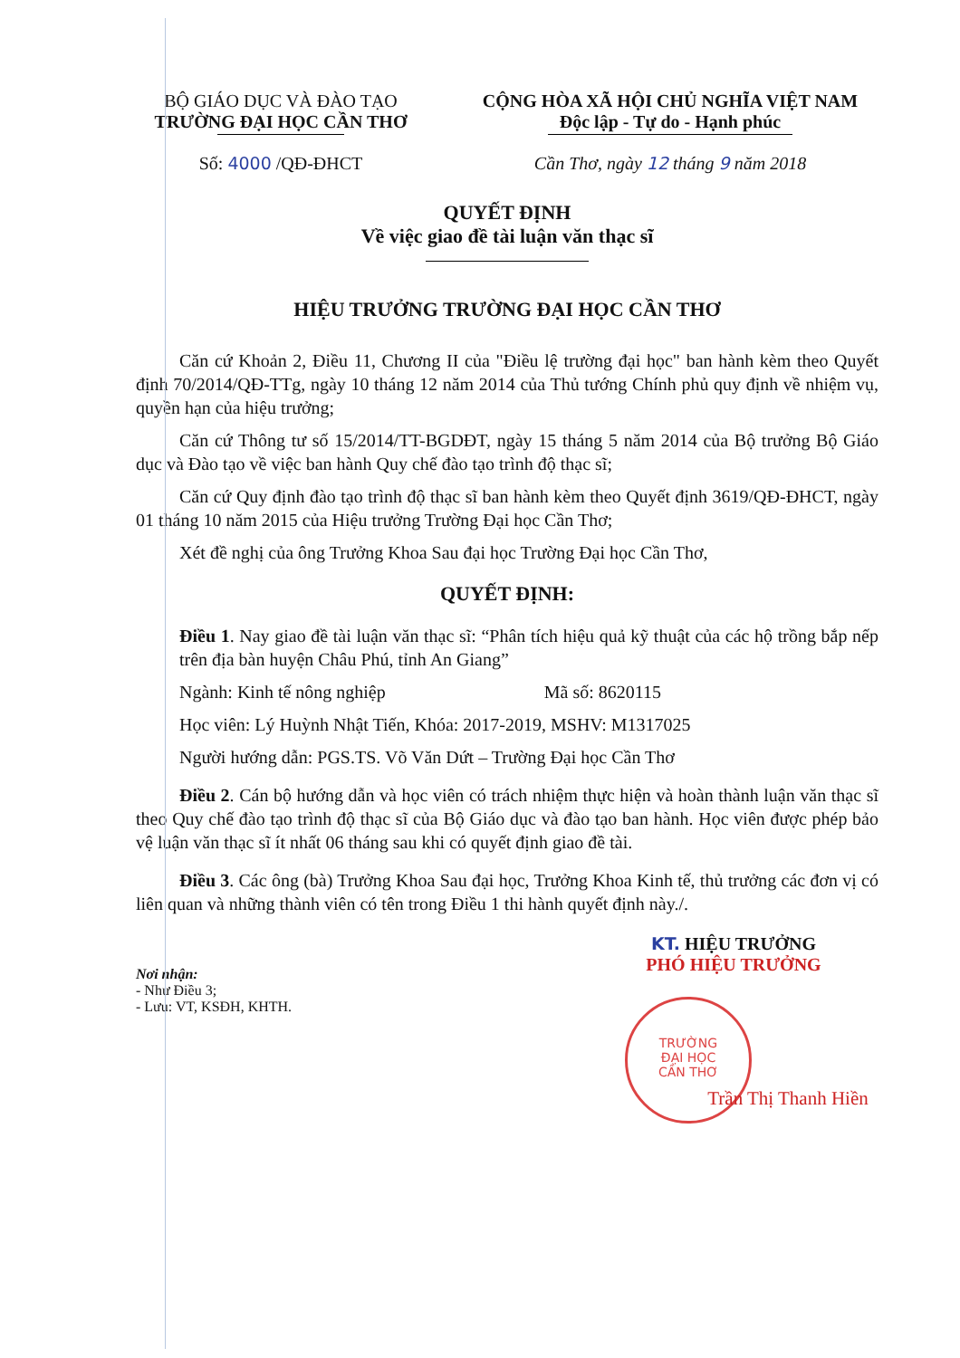BỘ GIÁO DỤC VÀ ĐÀO TẠO
TRƯỜNG ĐẠI HỌC CẦN THƠ
CỘNG HÒA XÃ HỘI CHỦ NGHĨA VIỆT NAM
Độc lập - Tự do - Hạnh phúc
Số: 4000 /QĐ-ĐHCT Cần Thơ, ngày 12 tháng 9 năm 2018
QUYẾT ĐỊNH
Về việc giao đề tài luận văn thạc sĩ
HIỆU TRƯỞNG TRƯỜNG ĐẠI HỌC CẦN THƠ
Căn cứ Khoản 2, Điều 11, Chương II của "Điều lệ trường đại học" ban hành kèm theo Quyết định 70/2014/QĐ-TTg, ngày 10 tháng 12 năm 2014 của Thủ tướng Chính phủ quy định về nhiệm vụ, quyền hạn của hiệu trưởng;
Căn cứ Thông tư số 15/2014/TT-BGDĐT, ngày 15 tháng 5 năm 2014 của Bộ trưởng Bộ Giáo dục và Đào tạo về việc ban hành Quy chế đào tạo trình độ thạc sĩ;
Căn cứ Quy định đào tạo trình độ thạc sĩ ban hành kèm theo Quyết định 3619/QĐ-ĐHCT, ngày 01 tháng 10 năm 2015 của Hiệu trưởng Trường Đại học Cần Thơ;
Xét đề nghị của ông Trưởng Khoa Sau đại học Trường Đại học Cần Thơ,
QUYẾT ĐỊNH:
Điều 1. Nay giao đề tài luận văn thạc sĩ: “Phân tích hiệu quả kỹ thuật của các hộ trồng bắp nếp trên địa bàn huyện Châu Phú, tỉnh An Giang”
Ngành: Kinh tế nông nghiệp Mã số: 8620115
Học viên: Lý Huỳnh Nhật Tiến, Khóa: 2017-2019, MSHV: M1317025
Người hướng dẫn: PGS.TS. Võ Văn Dứt – Trường Đại học Cần Thơ
Điều 2. Cán bộ hướng dẫn và học viên có trách nhiệm thực hiện và hoàn thành luận văn thạc sĩ theo Quy chế đào tạo trình độ thạc sĩ của Bộ Giáo dục và đào tạo ban hành. Học viên được phép bảo vệ luận văn thạc sĩ ít nhất 06 tháng sau khi có quyết định giao đề tài.
Điều 3. Các ông (bà) Trưởng Khoa Sau đại học, Trưởng Khoa Kinh tế, thủ trưởng các đơn vị có liên quan và những thành viên có tên trong Điều 1 thi hành quyết định này./.
KT. HIỆU TRƯỞNG
PHÓ HIỆU TRƯỞNG
Nơi nhận:
- Như Điều 3;
- Lưu: VT, KSĐH, KHTH.
TRƯỜNG
ĐẠI HỌC
CẦN THƠ
Trần Thị Thanh Hiền